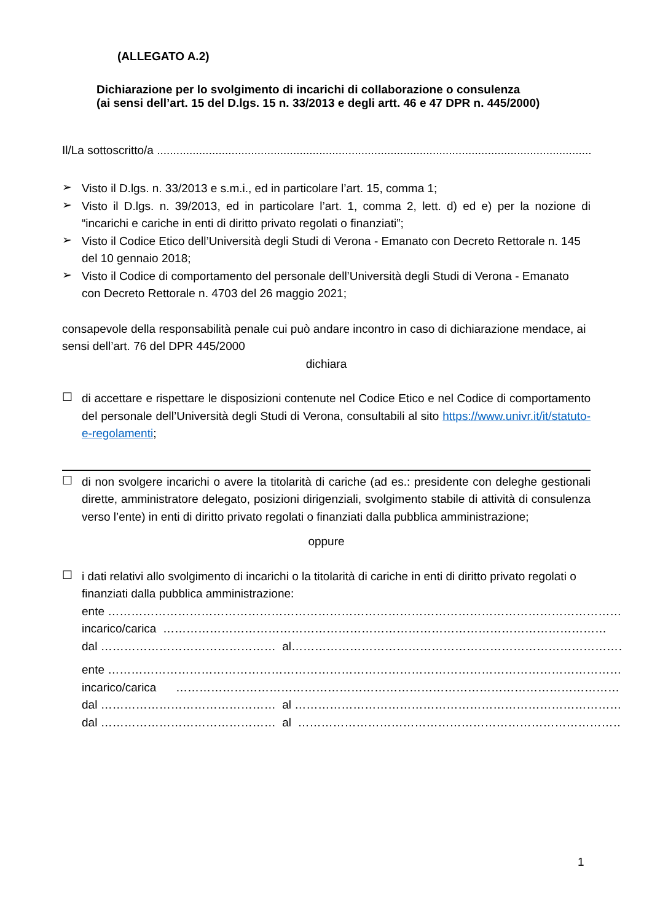(ALLEGATO A.2)
Dichiarazione per lo svolgimento di incarichi di collaborazione o consulenza
(ai sensi dell’art. 15 del D.lgs. 15 n. 33/2013 e degli artt. 46 e 47 DPR n. 445/2000)
Il/La sottoscritto/a ..........................................................................................................................................................
➢
Visto il D.lgs. n. 33/2013 e s.m.i., ed in particolare l’art. 15, comma 1;
➢
Visto il D.lgs. n. 39/2013, ed in particolare l’art. 1, comma 2, lett. d) ed e) per la nozione di “incarichi e cariche in enti di diritto privato regolati o finanziati”;
➢
Visto il Codice Etico dell’Università degli Studi di Verona - Emanato con Decreto Rettorale n. 145 del 10 gennaio 2018;
➢
Visto il Codice di comportamento del personale dell’Università degli Studi di Verona - Emanato con Decreto Rettorale n. 4703 del 26 maggio 2021;
consapevole della responsabilità penale cui può andare incontro in caso di dichiarazione mendace, ai sensi dell’art. 76 del DPR 445/2000
dichiara
☐
di accettare e rispettare le disposizioni contenute nel Codice Etico e nel Codice di comportamento del personale dell’Università degli Studi di Verona, consultabili al sito https://www.univr.it/it/statuto-e-regolamenti;
☐
di non svolgere incarichi o avere la titolarità di cariche (ad es.: presidente con deleghe gestionali dirette, amministratore delegato, posizioni dirigenziali, svolgimento stabile di attività di consulenza verso l’ente) in enti di diritto privato regolati o finanziati dalla pubblica amministrazione;
oppure
☐
i dati relativi allo svolgimento di incarichi o la titolarità di cariche in enti di diritto privato regolati o finanziati dalla pubblica amministrazione:
ente ……………………………………………………………………………………………………………………
incarico/carica ……………………………………………………………………………………………………
dal ……………………………………… al ……………………………………………………………………………
ente ……………………………………………………………………………………………………………………
incarico/carica ……………………………………………………………………………………………………
dal ……………………………………… al ……………………………………………………………………………
dal ……………………………………… al ……………………………………………………………………………
1